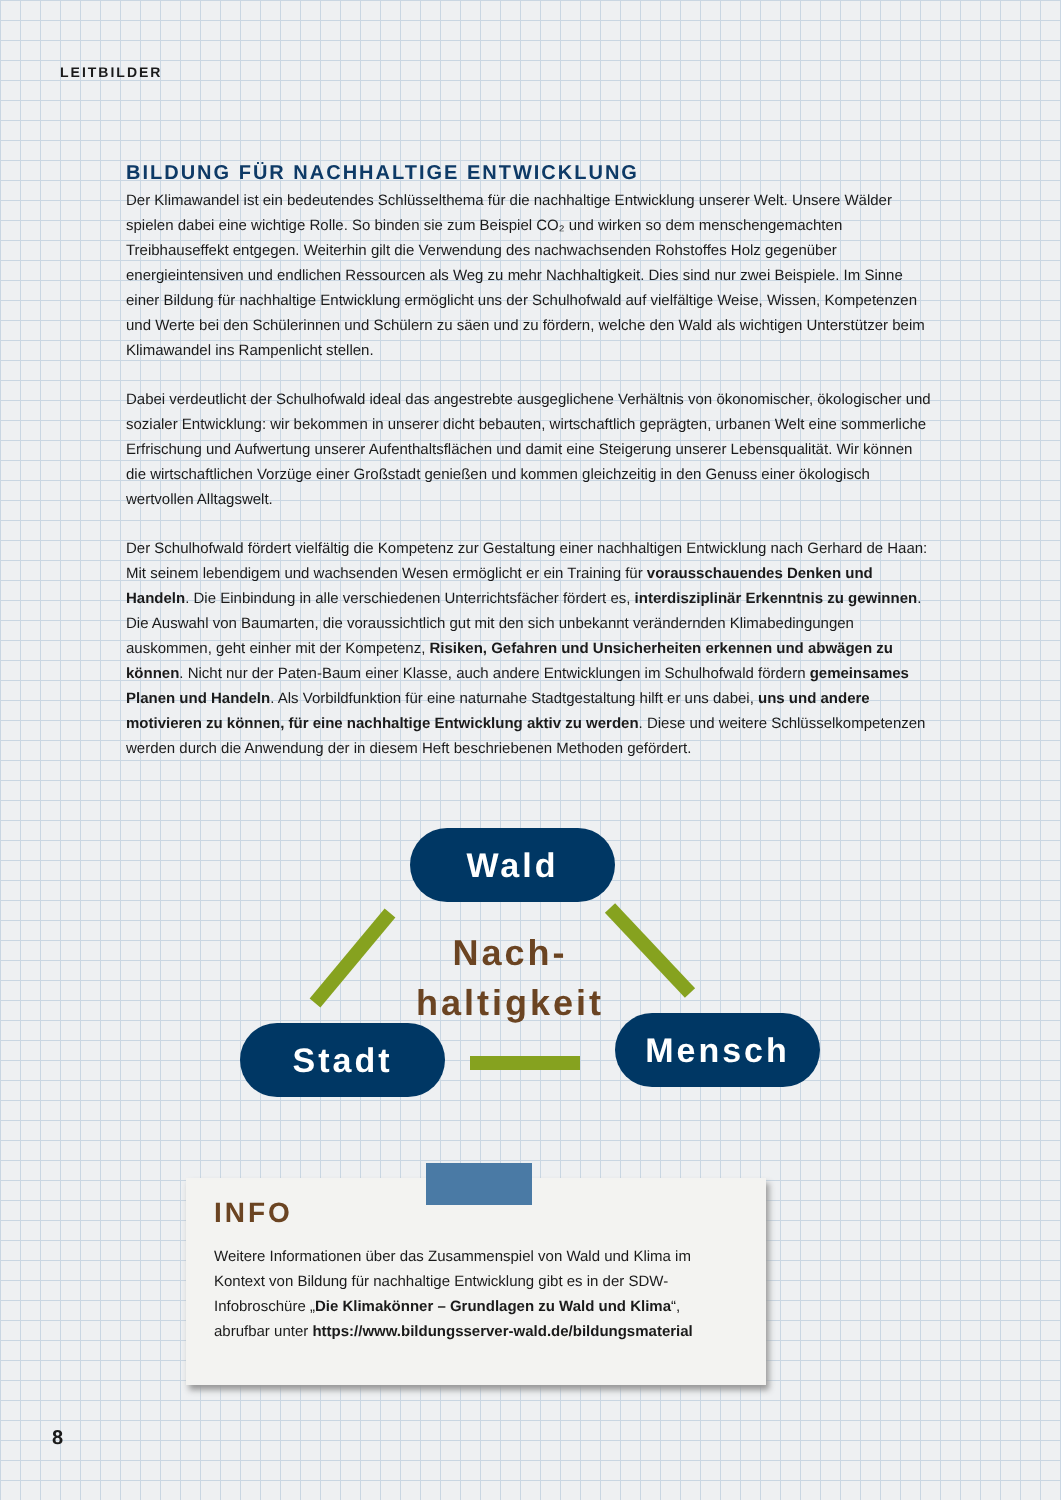LEITBILDER
BILDUNG FÜR NACHHALTIGE ENTWICKLUNG
Der Klimawandel ist ein bedeutendes Schlüsselthema für die nachhaltige Entwicklung unserer Welt. Unsere Wälder spielen dabei eine wichtige Rolle. So binden sie zum Beispiel CO₂ und wirken so dem menschengemachten Treibhauseffekt entgegen. Weiterhin gilt die Verwendung des nachwachsenden Rohstoffes Holz gegenüber energieintensiven und endlichen Ressourcen als Weg zu mehr Nachhaltigkeit. Dies sind nur zwei Beispiele. Im Sinne einer Bildung für nachhaltige Entwicklung ermöglicht uns der Schulhofwald auf vielfältige Weise, Wissen, Kompetenzen und Werte bei den Schülerinnen und Schülern zu säen und zu fördern, welche den Wald als wichtigen Unterstützer beim Klimawandel ins Rampenlicht stellen.
Dabei verdeutlicht der Schulhofwald ideal das angestrebte ausgeglichene Verhältnis von ökonomischer, ökologischer und sozialer Entwicklung: wir bekommen in unserer dicht bebauten, wirtschaftlich geprägten, urbanen Welt eine sommerliche Erfrischung und Aufwertung unserer Aufenthaltsflächen und damit eine Steigerung unserer Lebensqualität. Wir können die wirtschaftlichen Vorzüge einer Großstadt genießen und kommen gleichzeitig in den Genuss einer ökologisch wertvollen Alltagswelt.
Der Schulhofwald fördert vielfältig die Kompetenz zur Gestaltung einer nachhaltigen Entwicklung nach Gerhard de Haan: Mit seinem lebendigem und wachsenden Wesen ermöglicht er ein Training für vorausschauendes Denken und Handeln. Die Einbindung in alle verschiedenen Unterrichtsfächer fördert es, interdisziplinär Erkenntnis zu gewinnen. Die Auswahl von Baumarten, die voraussichtlich gut mit den sich unbekannt verändernden Klimabedingungen auskommen, geht einher mit der Kompetenz, Risiken, Gefahren und Unsicherheiten erkennen und abwägen zu können. Nicht nur der Paten-Baum einer Klasse, auch andere Entwicklungen im Schulhofwald fördern gemeinsames Planen und Handeln. Als Vorbildfunktion für eine naturnahe Stadtgestaltung hilft er uns dabei, uns und andere motivieren zu können, für eine nachhaltige Entwicklung aktiv zu werden. Diese und weitere Schlüsselkompetenzen werden durch die Anwendung der in diesem Heft beschriebenen Methoden gefördert.
Wald
Nach-
haltigkeit
Stadt Mensch
INFO
Weitere Informationen über das Zusammenspiel von Wald und Klima im Kontext von Bildung für nachhaltige Entwicklung gibt es in der SDW-Infobroschüre „Die Klimakönner – Grundlagen zu Wald und Klima“, abrufbar unter https://www.bildungsserver-wald.de/bildungsmaterial
8